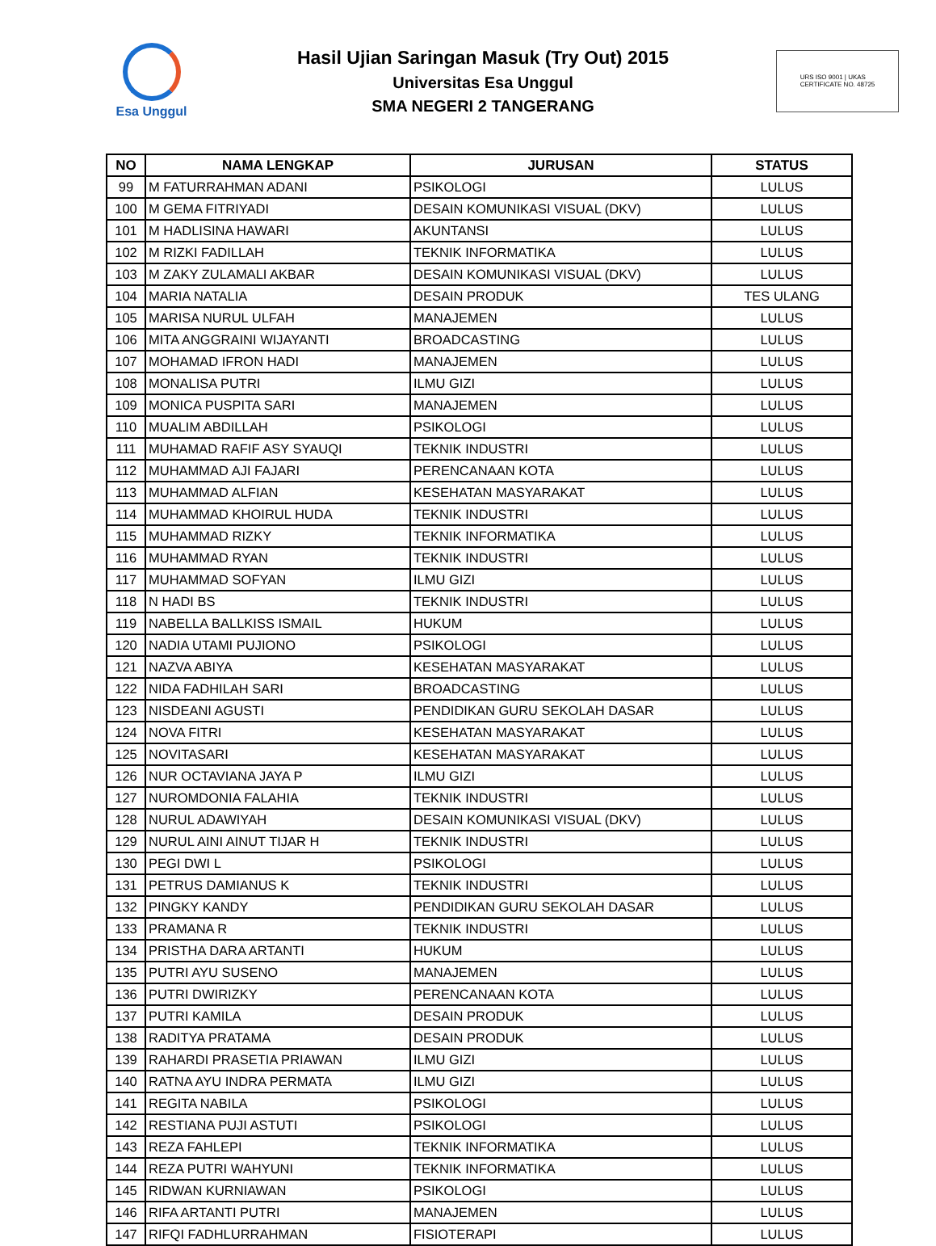Esa Unggul
Hasil Ujian Saringan Masuk (Try Out) 2015
Universitas Esa Unggul
SMA NEGERI 2 TANGERANG
URS ISO 9001 | UKAS
CERTIFICATE NO. 48725
| NO | NAMA LENGKAP | JURUSAN | STATUS |
| --- | --- | --- | --- |
| 99 | M FATURRAHMAN ADANI | PSIKOLOGI | LULUS |
| 100 | M GEMA FITRIYADI | DESAIN KOMUNIKASI VISUAL (DKV) | LULUS |
| 101 | M HADLISINA HAWARI | AKUNTANSI | LULUS |
| 102 | M RIZKI FADILLAH | TEKNIK INFORMATIKA | LULUS |
| 103 | M ZAKY ZULAMALI AKBAR | DESAIN KOMUNIKASI VISUAL (DKV) | LULUS |
| 104 | MARIA NATALIA | DESAIN PRODUK | TES ULANG |
| 105 | MARISA NURUL ULFAH | MANAJEMEN | LULUS |
| 106 | MITA ANGGRAINI WIJAYANTI | BROADCASTING | LULUS |
| 107 | MOHAMAD IFRON HADI | MANAJEMEN | LULUS |
| 108 | MONALISA PUTRI | ILMU GIZI | LULUS |
| 109 | MONICA PUSPITA SARI | MANAJEMEN | LULUS |
| 110 | MUALIM ABDILLAH | PSIKOLOGI | LULUS |
| 111 | MUHAMAD RAFIF ASY SYAUQI | TEKNIK INDUSTRI | LULUS |
| 112 | MUHAMMAD AJI FAJARI | PERENCANAAN KOTA | LULUS |
| 113 | MUHAMMAD ALFIAN | KESEHATAN MASYARAKAT | LULUS |
| 114 | MUHAMMAD KHOIRUL HUDA | TEKNIK INDUSTRI | LULUS |
| 115 | MUHAMMAD RIZKY | TEKNIK INFORMATIKA | LULUS |
| 116 | MUHAMMAD RYAN | TEKNIK INDUSTRI | LULUS |
| 117 | MUHAMMAD SOFYAN | ILMU GIZI | LULUS |
| 118 | N HADI BS | TEKNIK INDUSTRI | LULUS |
| 119 | NABELLA BALLKISS ISMAIL | HUKUM | LULUS |
| 120 | NADIA UTAMI PUJIONO | PSIKOLOGI | LULUS |
| 121 | NAZVA ABIYA | KESEHATAN MASYARAKAT | LULUS |
| 122 | NIDA FADHILAH SARI | BROADCASTING | LULUS |
| 123 | NISDEANI AGUSTI | PENDIDIKAN GURU SEKOLAH DASAR | LULUS |
| 124 | NOVA FITRI | KESEHATAN MASYARAKAT | LULUS |
| 125 | NOVITASARI | KESEHATAN MASYARAKAT | LULUS |
| 126 | NUR OCTAVIANA JAYA P | ILMU GIZI | LULUS |
| 127 | NUROMDONIA FALAHIA | TEKNIK INDUSTRI | LULUS |
| 128 | NURUL ADAWIYAH | DESAIN KOMUNIKASI VISUAL (DKV) | LULUS |
| 129 | NURUL AINI AINUT TIJAR H | TEKNIK INDUSTRI | LULUS |
| 130 | PEGI DWI L | PSIKOLOGI | LULUS |
| 131 | PETRUS DAMIANUS K | TEKNIK INDUSTRI | LULUS |
| 132 | PINGKY KANDY | PENDIDIKAN GURU SEKOLAH DASAR | LULUS |
| 133 | PRAMANA R | TEKNIK INDUSTRI | LULUS |
| 134 | PRISTHA DARA ARTANTI | HUKUM | LULUS |
| 135 | PUTRI AYU SUSENO | MANAJEMEN | LULUS |
| 136 | PUTRI DWIRIZKY | PERENCANAAN KOTA | LULUS |
| 137 | PUTRI KAMILA | DESAIN PRODUK | LULUS |
| 138 | RADITYA PRATAMA | DESAIN PRODUK | LULUS |
| 139 | RAHARDI PRASETIA PRIAWAN | ILMU GIZI | LULUS |
| 140 | RATNA AYU INDRA PERMATA | ILMU GIZI | LULUS |
| 141 | REGITA NABILA | PSIKOLOGI | LULUS |
| 142 | RESTIANA PUJI ASTUTI | PSIKOLOGI | LULUS |
| 143 | REZA FAHLEPI | TEKNIK INFORMATIKA | LULUS |
| 144 | REZA PUTRI WAHYUNI | TEKNIK INFORMATIKA | LULUS |
| 145 | RIDWAN KURNIAWAN | PSIKOLOGI | LULUS |
| 146 | RIFA ARTANTI PUTRI | MANAJEMEN | LULUS |
| 147 | RIFQI FADHLURRAHMAN | FISIOTERAPI | LULUS |